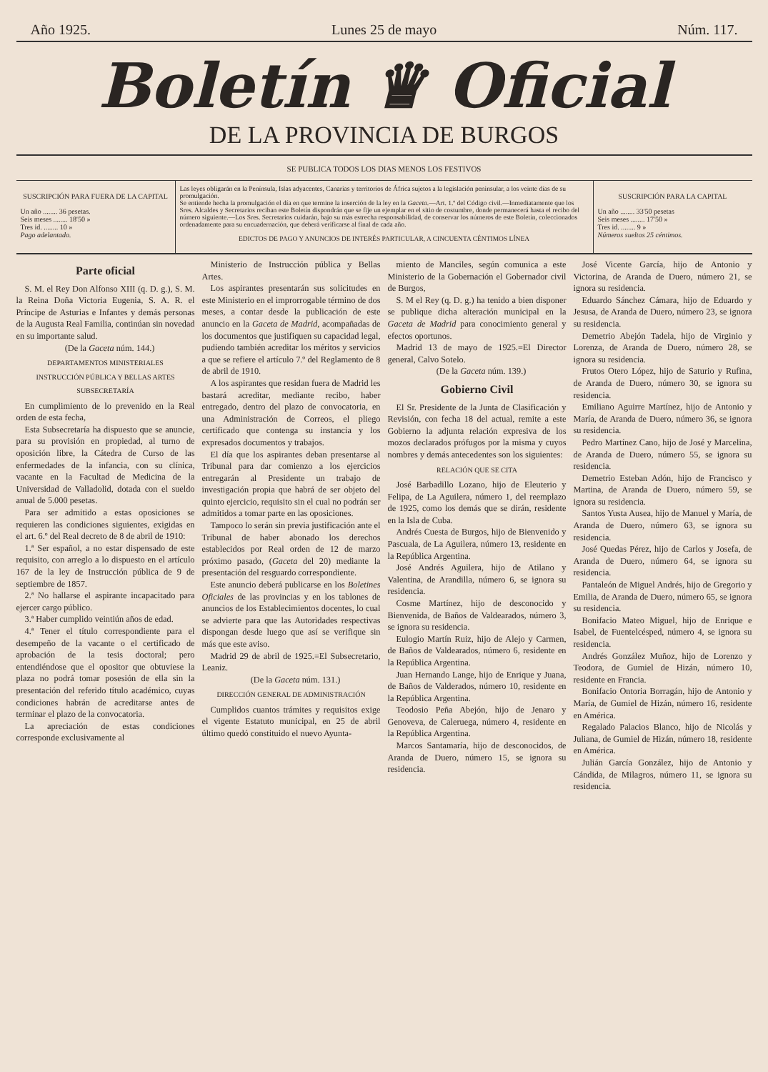Año 1925. Lunes 25 de mayo Núm. 117.
Boletín ♛ Oficial
DE LA PROVINCIA DE BURGOS
SE PUBLICA TODOS LOS DIAS MENOS LOS FESTIVOS
SUSCRIPCIÓN PARA FUERA DE LA CAPITAL
Un año ........ 36 pesetas.
Seis meses ........ 18'50 »
Tres id. ........ 10 »
Pago adelantado.
Las leyes obligarán en la Península, Islas adyacentes, Canarias y territorios de África sujetos a la legislación peninsular, a los veinte días de su promulgación.
Se entiende hecha la promulgación el día en que termine la inserción de la ley en la Gaceta.—Art. 1.º del Código civil.—Inmediatamente que los Sres. Alcaldes y Secretarios reciban este Boletín dispondrán que se fije un ejemplar en el sitio de costumbre, donde permanecerá hasta el recibo del número siguiente.—Los Sres. Secretarios cuidarán, bajo su más estrecha responsabilidad, de conservar los números de este Boletín, coleccionados ordenadamente para su encuadernación, que deberá verificarse al final de cada año.
EDICTOS DE PAGO Y ANUNCIOS DE INTERÉS PARTICULAR, A CINCUENTA CÉNTIMOS LÍNEA
SUSCRIPCIÓN PARA LA CAPITAL
Un año ........ 33'50 pesetas
Seis meses ........ 17'50 »
Tres id. ........ 9 »
Números sueltos 25 céntimos.
Parte oficial
S. M. el Rey Don Alfonso XIII (q. D. g.), S. M. la Reina Doña Victoria Eugenia, S. A. R. el Príncipe de Asturias e Infantes y demás personas de la Augusta Real Familia, continúan sin novedad en su importante salud.
(De la Gaceta núm. 144.)
DEPARTAMENTOS MINISTERIALES
INSTRUCCIÓN PÚBLICA Y BELLAS ARTES
SUBSECRETARÍA
En cumplimiento de lo prevenido en la Real orden de esta fecha,
Esta Subsecretaría ha dispuesto que se anuncie, para su provisión en propiedad, al turno de oposición libre, la Cátedra de Curso de las enfermedades de la infancia, con su clínica, vacante en la Facultad de Medicina de la Universidad de Valladolid, dotada con el sueldo anual de 5.000 pesetas.
Para ser admitido a estas oposiciones se requieren las condiciones siguientes, exigidas en el art. 6.º del Real decreto de 8 de abril de 1910:
1.ª Ser español, a no estar dispensado de este requisito, con arreglo a lo dispuesto en el artículo 167 de la ley de Instrucción pública de 9 de septiembre de 1857.
2.ª No hallarse el aspirante incapacitado para ejercer cargo público.
3.ª Haber cumplido veintiún años de edad.
4.ª Tener el título correspondiente para el desempeño de la vacante o el certificado de aprobación de la tesis doctoral; pero entendiéndose que el opositor que obtuviese la plaza no podrá tomar posesión de ella sin la presentación del referido título académico, cuyas condiciones habrán de acreditarse antes de terminar el plazo de la convocatoria.
La apreciación de estas condiciones corresponde exclusivamente al
Ministerio de Instrucción pública y Bellas Artes.
Los aspirantes presentarán sus solicitudes en este Ministerio en el improrrogable término de dos meses, a contar desde la publicación de este anuncio en la Gaceta de Madrid, acompañadas de los documentos que justifiquen su capacidad legal, pudiendo también acreditar los méritos y servicios a que se refiere el artículo 7.º del Reglamento de 8 de abril de 1910.
A los aspirantes que residan fuera de Madrid les bastará acreditar, mediante recibo, haber entregado, dentro del plazo de convocatoria, en una Administración de Correos, el pliego certificado que contenga su instancia y los expresados documentos y trabajos.
El día que los aspirantes deban presentarse al Tribunal para dar comienzo a los ejercicios entregarán al Presidente un trabajo de investigación propia que habrá de ser objeto del quinto ejercicio, requisito sin el cual no podrán ser admitidos a tomar parte en las oposiciones.
Tampoco lo serán sin previa justificación ante el Tribunal de haber abonado los derechos establecidos por Real orden de 12 de marzo próximo pasado, (Gaceta del 20) mediante la presentación del resguardo correspondiente.
Este anuncio deberá publicarse en los Boletines Oficiales de las provincias y en los tablones de anuncios de los Establecimientos docentes, lo cual se advierte para que las Autoridades respectivas dispongan desde luego que así se verifique sin más que este aviso.
Madrid 29 de abril de 1925.=El Subsecretario, Leaniz.
(De la Gaceta núm. 131.)
DIRECCIÓN GENERAL DE ADMINISTRACIÓN
Cumplidos cuantos trámites y requisitos exige el vigente Estatuto municipal, en 25 de abril último quedó constituido el nuevo Ayunta-
miento de Manciles, según comunica a este Ministerio de la Gobernación el Gobernador civil de Burgos,
S. M el Rey (q. D. g.) ha tenido a bien disponer se publique dicha alteración municipal en la Gaceta de Madrid para conocimiento general y efectos oportunos.
Madrid 13 de mayo de 1925.=El Director general, Calvo Sotelo.
(De la Gaceta núm. 139.)
Gobierno Civil
El Sr. Presidente de la Junta de Clasificación y Revisión, con fecha 18 del actual, remite a este Gobierno la adjunta relación expresiva de los mozos declarados prófugos por la misma y cuyos nombres y demás antecedentes son los siguientes:
RELACIÓN QUE SE CITA
José Barbadillo Lozano, hijo de Eleuterio y Felipa, de La Aguilera, número 1, del reemplazo de 1925, como los demás que se dirán, residente en la Isla de Cuba.
Andrés Cuesta de Burgos, hijo de Bienvenido y Pascuala, de La Aguilera, número 13, residente en la República Argentina.
José Andrés Aguilera, hijo de Atilano y Valentina, de Arandilla, número 6, se ignora su residencia.
Cosme Martínez, hijo de desconocido y Bienvenida, de Baños de Valdearados, número 3, se ignora su residencia.
Eulogio Martín Ruiz, hijo de Alejo y Carmen, de Baños de Valdearados, número 6, residente en la República Argentina.
Juan Hernando Lange, hijo de Enrique y Juana, de Baños de Valderados, número 10, residente en la República Argentina.
Teodosio Peña Abejón, hijo de Jenaro y Genoveva, de Caleruega, número 4, residente en la República Argentina.
Marcos Santamaría, hijo de desconocidos, de Aranda de Duero, número 15, se ignora su residencia.
José Vicente García, hijo de Antonio y Victorina, de Aranda de Duero, número 21, se ignora su residencia.
Eduardo Sánchez Cámara, hijo de Eduardo y Jesusa, de Aranda de Duero, número 23, se ignora su residencia.
Demetrio Abejón Tadela, hijo de Virginio y Lorenza, de Aranda de Duero, número 28, se ignora su residencia.
Frutos Otero López, hijo de Saturio y Rufina, de Aranda de Duero, número 30, se ignora su residencia.
Emiliano Aguirre Martínez, hijo de Antonio y María, de Aranda de Duero, número 36, se ignora su residencia.
Pedro Martínez Cano, hijo de José y Marcelina, de Aranda de Duero, número 55, se ignora su residencia.
Demetrio Esteban Adón, hijo de Francisco y Martina, de Aranda de Duero, número 59, se ignora su residencia.
Santos Yusta Ausea, hijo de Manuel y María, de Aranda de Duero, número 63, se ignora su residencia.
José Quedas Pérez, hijo de Carlos y Josefa, de Aranda de Duero, número 64, se ignora su residencia.
Pantaleón de Miguel Andrés, hijo de Gregorio y Emilia, de Aranda de Duero, número 65, se ignora su residencia.
Bonifacio Mateo Miguel, hijo de Enrique e Isabel, de Fuentelcésped, número 4, se ignora su residencia.
Andrés González Muñoz, hijo de Lorenzo y Teodora, de Gumiel de Hizán, número 10, residente en Francia.
Bonifacio Ontoria Borragán, hijo de Antonio y María, de Gumiel de Hizán, número 16, residente en América.
Regalado Palacios Blanco, hijo de Nicolás y Juliana, de Gumiel de Hizán, número 18, residente en América.
Julián García González, hijo de Antonio y Cándida, de Milagros, número 11, se ignora su residencia.